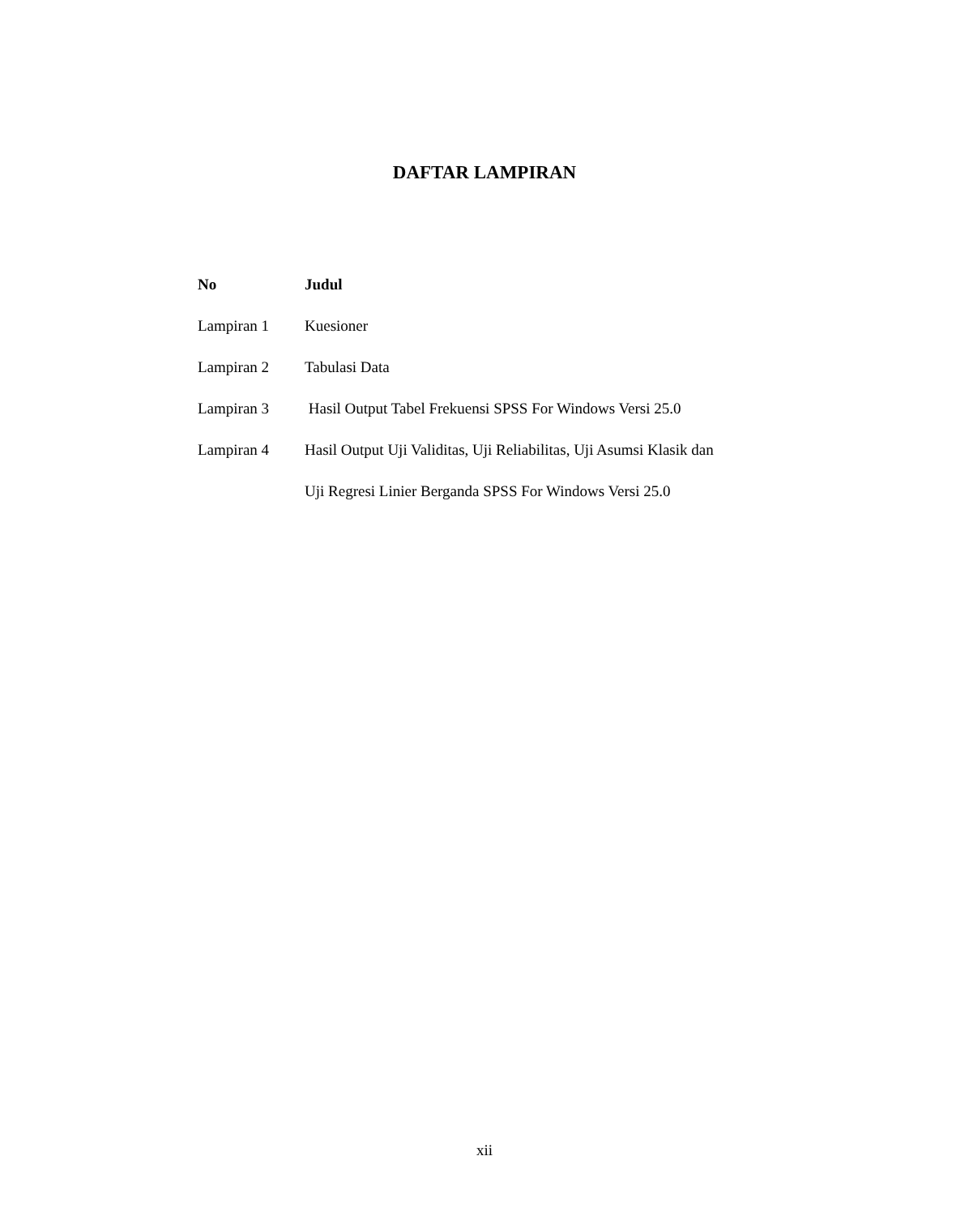DAFTAR LAMPIRAN
| No | Judul |
| --- | --- |
| Lampiran 1 | Kuesioner |
| Lampiran 2 | Tabulasi Data |
| Lampiran 3 | Hasil Output Tabel Frekuensi SPSS For Windows Versi 25.0 |
| Lampiran 4 | Hasil Output Uji Validitas, Uji Reliabilitas, Uji Asumsi Klasik dan |
| | Uji Regresi Linier Berganda SPSS For Windows Versi 25.0 |
xii